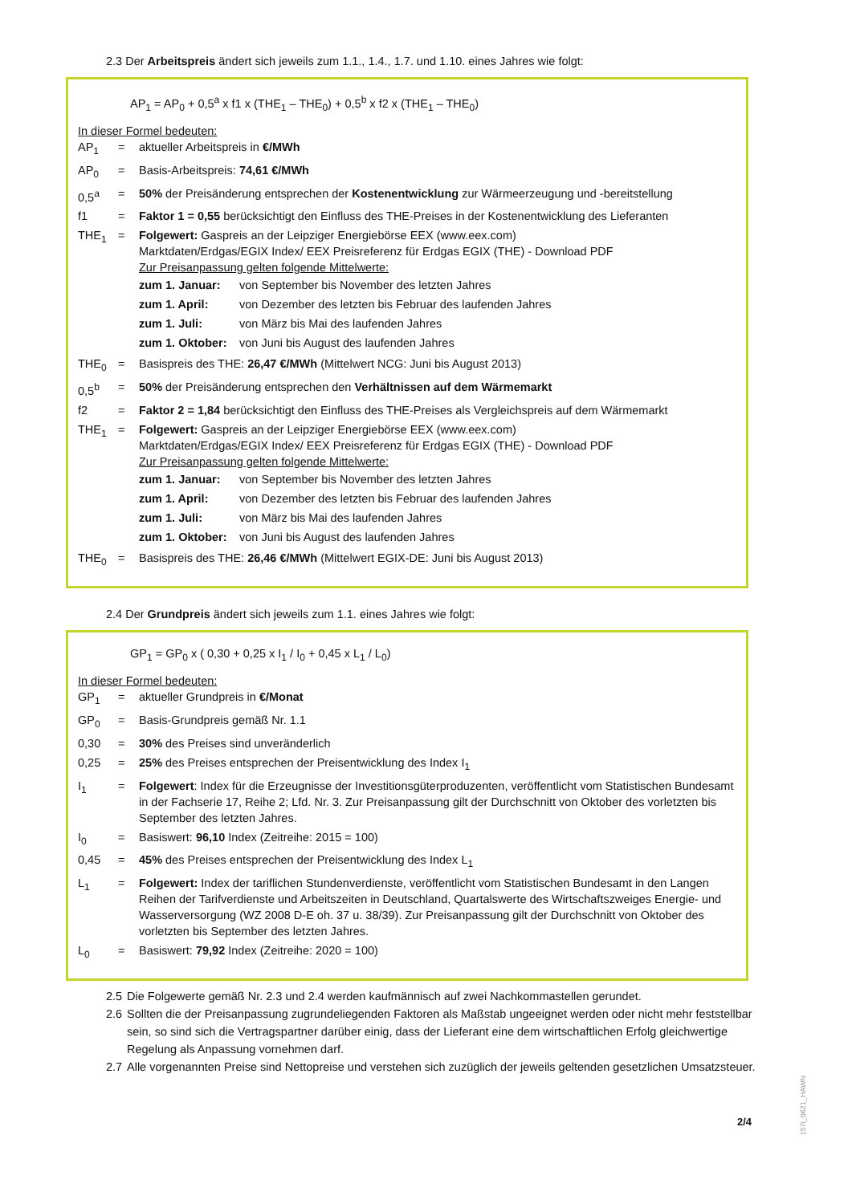2.3 Der Arbeitspreis ändert sich jeweils zum 1.1., 1.4., 1.7. und 1.10. eines Jahres wie folgt:
AP<sub>1</sub> = AP<sub>0</sub> + 0,5<sup>a</sup> x f1 x (THE<sub>1</sub> – THE<sub>0</sub>) + 0,5<sup>b</sup> x f2 x (THE<sub>1</sub> – THE<sub>0</sub>)
In dieser Formel bedeuten:
| AP<sub>1</sub> | = | aktueller Arbeitspreis in €/MWh |
| AP<sub>0</sub> | = | Basis-Arbeitspreis: 74,61 €/MWh |
| 0,5<sup>a</sup> | = | 50% der Preisänderung entsprechen der Kostenentwicklung zur Wärmeerzeugung und -bereitstellung |
| f1 | = | Faktor 1 = 0,55 berücksichtigt den Einfluss des THE-Preises in der Kostenentwicklung des Lieferanten |
| THE<sub>1</sub> | = | Folgewert: Gaspreis an der Leipziger Energiebörse EEX (www.eex.com) Marktdaten/Erdgas/EGIX Index/ EEX Preisreferenz für Erdgas EGIX (THE) - Download PDF Zur Preisanpassung gelten folgende Mittelwerte: / zum 1. Januar: / von September bis November des letzten Jahres / / zum 1. April: / von Dezember des letzten bis Februar des laufenden Jahres / / zum 1. Juli: / von März bis Mai des laufenden Jahres / / zum 1. Oktober: / von Juni bis August des laufenden Jahres / |
| THE<sub>0</sub> | = | Basispreis des THE: 26,47 €/MWh (Mittelwert NCG: Juni bis August 2013) |
| 0,5<sup>b</sup> | = | 50% der Preisänderung entsprechen den Verhältnissen auf dem Wärmemarkt |
| f2 | = | Faktor 2 = 1,84 berücksichtigt den Einfluss des THE-Preises als Vergleichspreis auf dem Wärmemarkt |
| THE<sub>1</sub> | = | Folgewert: Gaspreis an der Leipziger Energiebörse EEX (www.eex.com) Marktdaten/Erdgas/EGIX Index/ EEX Preisreferenz für Erdgas EGIX (THE) - Download PDF Zur Preisanpassung gelten folgende Mittelwerte: / zum 1. Januar: / von September bis November des letzten Jahres / / zum 1. April: / von Dezember des letzten bis Februar des laufenden Jahres / / zum 1. Juli: / von März bis Mai des laufenden Jahres / / zum 1. Oktober: / von Juni bis August des laufenden Jahres / |
| THE<sub>0</sub> | = | Basispreis des THE: 26,46 €/MWh (Mittelwert EGIX-DE: Juni bis August 2013) |
2.4 Der Grundpreis ändert sich jeweils zum 1.1. eines Jahres wie folgt:
GP<sub>1</sub> = GP<sub>0</sub> x ( 0,30 + 0,25 x I<sub>1</sub> / I<sub>0</sub> + 0,45 x L<sub>1</sub> / L<sub>0</sub>)
In dieser Formel bedeuten:
| GP<sub>1</sub> | = | aktueller Grundpreis in €/Monat |
| GP<sub>0</sub> | = | Basis-Grundpreis gemäß Nr. 1.1 |
| 0,30 | = | 30% des Preises sind unveränderlich |
| 0,25 | = | 25% des Preises entsprechen der Preisentwicklung des Index I<sub>1</sub> |
| I<sub>1</sub> | = | Folgewert : Index für die Erzeugnisse der Investitionsgüterproduzenten, veröffentlicht vom Statistischen Bundesamt in der Fachserie 17, Reihe 2; Lfd. Nr. 3. Zur Preisanpassung gilt der Durchschnitt von Oktober des vorletzten bis September des letzten Jahres. |
| I<sub>0</sub> | = | Basiswert: 96,10 Index (Zeitreihe: 2015 = 100) |
| 0,45 | = | 45% des Preises entsprechen der Preisentwicklung des Index L<sub>1</sub> |
| L<sub>1</sub> | = | Folgewert: Index der tariflichen Stundenverdienste, veröffentlicht vom Statistischen Bundesamt in den Langen Reihen der Tarifverdienste und Arbeitszeiten in Deutschland, Quartalswerte des Wirtschaftszweiges Energie- und Wasserversorgung (WZ 2008 D-E oh. 37 u. 38/39). Zur Preisanpassung gilt der Durchschnitt von Oktober des vorletzten bis September des letzten Jahres. |
| L<sub>0</sub> | = | Basiswert: 79,92 Index (Zeitreihe: 2020 = 100) |
2.5 Die Folgewerte gemäß Nr. 2.3 und 2.4 werden kaufmännisch auf zwei Nachkommastellen gerundet.
2.6 Sollten die der Preisanpassung zugrundeliegenden Faktoren als Maßstab ungeeignet werden oder nicht mehr feststellbar sein, so sind sich die Vertragspartner darüber einig, dass der Lieferant eine dem wirtschaftlichen Erfolg gleichwertige Regelung als Anpassung vornehmen darf.
2.7 Alle vorgenannten Preise sind Nettopreise und verstehen sich zuzüglich der jeweils geltenden gesetzlichen Umsatzsteuer.
2/4
157i_0621_HAWN